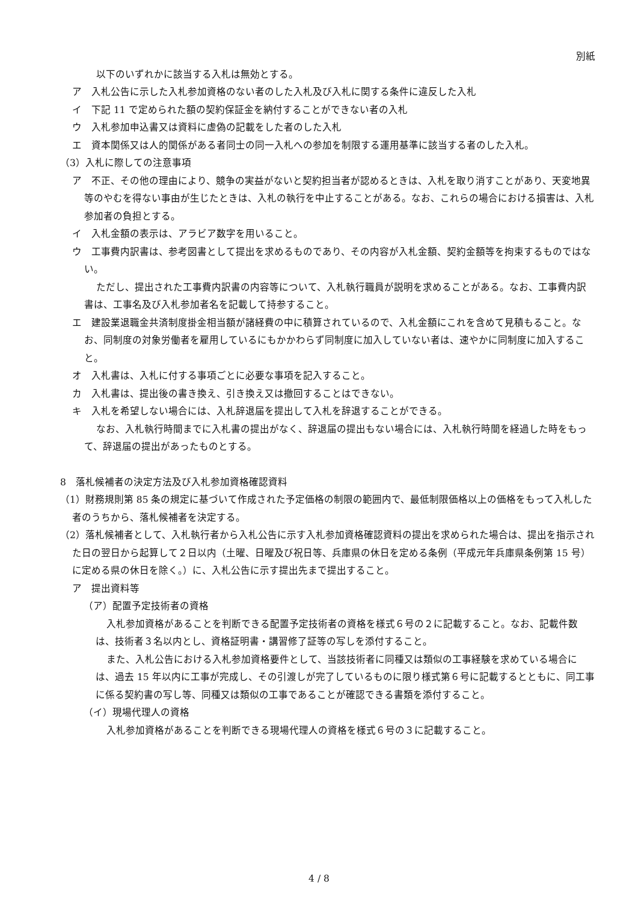別紙
以下のいずれかに該当する入札は無効とする。
ア　入札公告に示した入札参加資格のない者のした入札及び入札に関する条件に違反した入札
イ　下記 11 で定められた額の契約保証金を納付することができない者の入札
ウ　入札参加申込書又は資料に虚偽の記載をした者のした入札
エ　資本関係又は人的関係がある者同士の同一入札への参加を制限する運用基準に該当する者のした入札。
（3）入札に際しての注意事項
ア　不正、その他の理由により、競争の実益がないと契約担当者が認めるときは、入札を取り消すことがあり、天変地異等のやむを得ない事由が生じたときは、入札の執行を中止することがある。なお、これらの場合における損害は、入札参加者の負担とする。
イ　入札金額の表示は、アラビア数字を用いること。
ウ　工事費内訳書は、参考図書として提出を求めるものであり、その内容が入札金額、契約金額等を拘束するものではない。
ただし、提出された工事費内訳書の内容等について、入札執行職員が説明を求めることがある。なお、工事費内訳書は、工事名及び入札参加者名を記載して持参すること。
エ　建設業退職金共済制度掛金相当額が諸経費の中に積算されているので、入札金額にこれを含めて見積もること。なお、同制度の対象労働者を雇用しているにもかかわらず同制度に加入していない者は、速やかに同制度に加入すること。
オ　入札書は、入札に付する事項ごとに必要な事項を記入すること。
カ　入札書は、提出後の書き換え、引き換え又は撤回することはできない。
キ　入札を希望しない場合には、入札辞退届を提出して入札を辞退することができる。
なお、入札執行時間までに入札書の提出がなく、辞退届の提出もない場合には、入札執行時間を経過した時をもって、辞退届の提出があったものとする。
8　落札候補者の決定方法及び入札参加資格確認資料
（1）財務規則第 85 条の規定に基づいて作成された予定価格の制限の範囲内で、最低制限価格以上の価格をもって入札した者のうちから、落札候補者を決定する。
（2）落札候補者として、入札執行者から入札公告に示す入札参加資格確認資料の提出を求められた場合は、提出を指示された日の翌日から起算して２日以内（土曜、日曜及び祝日等、兵庫県の休日を定める条例（平成元年兵庫県条例第 15 号）に定める県の休日を除く。）に、入札公告に示す提出先まで提出すること。
ア　提出資料等
（ア）配置予定技術者の資格
入札参加資格があることを判断できる配置予定技術者の資格を様式６号の２に記載すること。なお、記載件数は、技術者３名以内とし、資格証明書・講習修了証等の写しを添付すること。
また、入札公告における入札参加資格要件として、当該技術者に同種又は類似の工事経験を求めている場合には、過去 15 年以内に工事が完成し、その引渡しが完了しているものに限り様式第６号に記載するとともに、同工事に係る契約書の写し等、同種又は類似の工事であることが確認できる書類を添付すること。
（イ）現場代理人の資格
入札参加資格があることを判断できる現場代理人の資格を様式６号の３に記載すること。
4 / 8